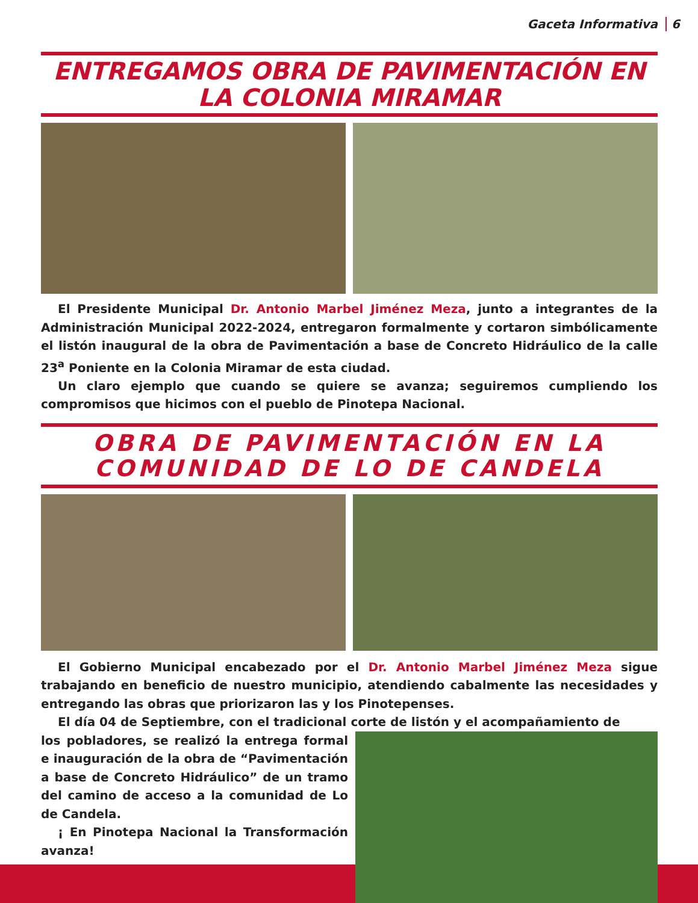Gaceta Informativa 6
ENTREGAMOS OBRA DE PAVIMENTACIÓN EN LA COLONIA MIRAMAR
El Presidente Municipal Dr. Antonio Marbel Jiménez Meza, junto a integrantes de la Administración Municipal 2022-2024, entregaron formalmente y cortaron simbólicamente el listón inaugural de la obra de Pavimentación a base de Concreto Hidráulico de la calle 23<sup>a</sup> Poniente en la Colonia Miramar de esta ciudad.
Un claro ejemplo que cuando se quiere se avanza; seguiremos cumpliendo los compromisos que hicimos con el pueblo de Pinotepa Nacional.
OBRA DE PAVIMENTACIÓN EN LA COMUNIDAD DE LO DE CANDELA
El Gobierno Municipal encabezado por el Dr. Antonio Marbel Jiménez Meza sigue trabajando en beneficio de nuestro municipio, atendiendo cabalmente las necesidades y entregando las obras que priorizaron las y los Pinotepenses.
El día 04 de Septiembre, con el tradicional corte de listón y el acompañamiento de
los pobladores, se realizó la entrega formal e inauguración de la obra de “Pavimentación a base de Concreto Hidráulico” de un tramo del camino de acceso a la comunidad de Lo de Candela.
¡ En Pinotepa Nacional la Transformación avanza!